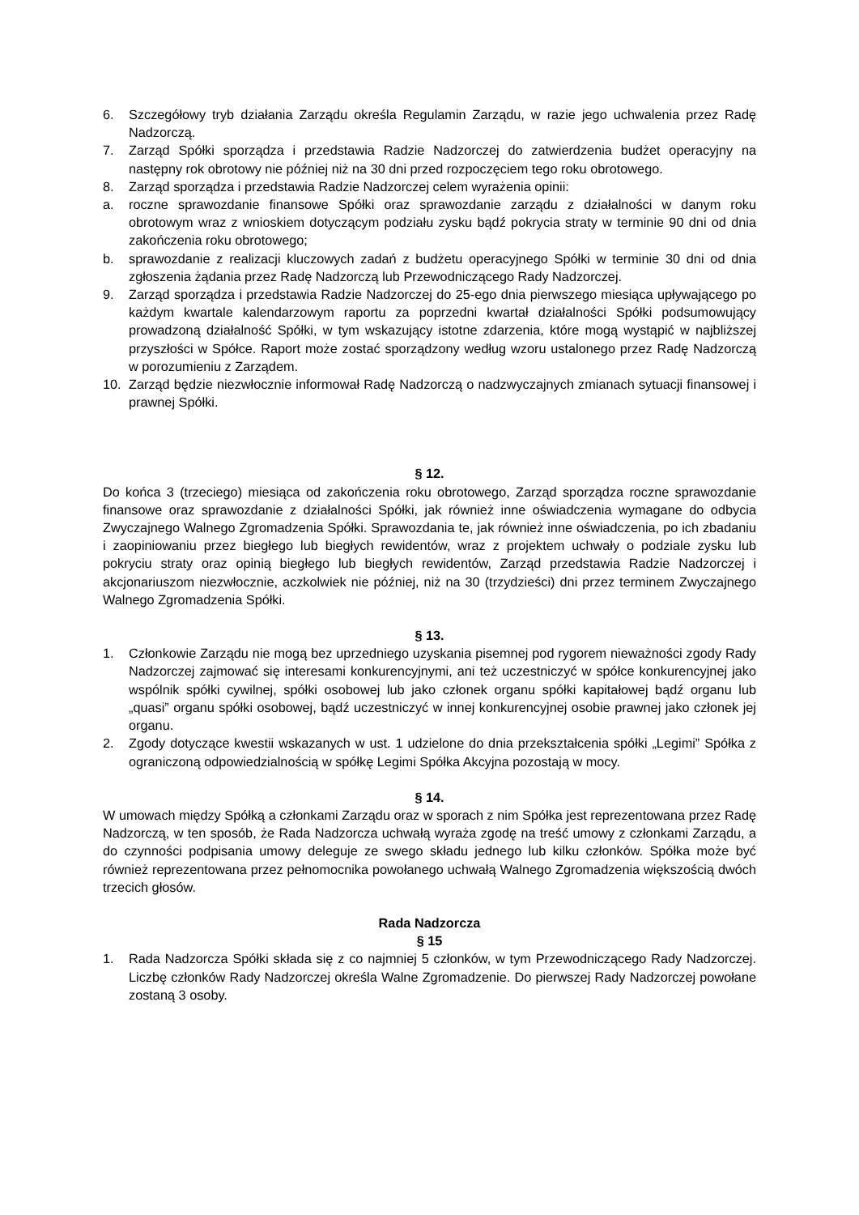6. Szczegółowy tryb działania Zarządu określa Regulamin Zarządu, w razie jego uchwalenia przez Radę Nadzorczą.
7. Zarząd Spółki sporządza i przedstawia Radzie Nadzorczej do zatwierdzenia budżet operacyjny na następny rok obrotowy nie później niż na 30 dni przed rozpoczęciem tego roku obrotowego.
8. Zarząd sporządza i przedstawia Radzie Nadzorczej celem wyrażenia opinii:
a. roczne sprawozdanie finansowe Spółki oraz sprawozdanie zarządu z działalności w danym roku obrotowym wraz z wnioskiem dotyczącym podziału zysku bądź pokrycia straty w terminie 90 dni od dnia zakończenia roku obrotowego;
b. sprawozdanie z realizacji kluczowych zadań z budżetu operacyjnego Spółki w terminie 30 dni od dnia zgłoszenia żądania przez Radę Nadzorczą lub Przewodniczącego Rady Nadzorczej.
9. Zarząd sporządza i przedstawia Radzie Nadzorczej do 25-ego dnia pierwszego miesiąca upływającego po każdym kwartale kalendarzowym raportu za poprzedni kwartał działalności Spółki podsumowujący prowadzoną działalność Spółki, w tym wskazujący istotne zdarzenia, które mogą wystąpić w najbliższej przyszłości w Spółce. Raport może zostać sporządzony według wzoru ustalonego przez Radę Nadzorczą w porozumieniu z Zarządem.
10. Zarząd będzie niezwłocznie informował Radę Nadzorczą o nadzwyczajnych zmianach sytuacji finansowej i prawnej Spółki.
§ 12.
Do końca 3 (trzeciego) miesiąca od zakończenia roku obrotowego, Zarząd sporządza roczne sprawozdanie finansowe oraz sprawozdanie z działalności Spółki, jak również inne oświadczenia wymagane do odbycia Zwyczajnego Walnego Zgromadzenia Spółki. Sprawozdania te, jak również inne oświadczenia, po ich zbadaniu i zaopiniowaniu przez biegłego lub biegłych rewidentów, wraz z projektem uchwały o podziale zysku lub pokryciu straty oraz opinią biegłego lub biegłych rewidentów, Zarząd przedstawia Radzie Nadzorczej i akcjonariuszom niezwłocznie, aczkolwiek nie później, niż na 30 (trzydzieści) dni przez terminem Zwyczajnego Walnego Zgromadzenia Spółki.
§ 13.
1. Członkowie Zarządu nie mogą bez uprzedniego uzyskania pisemnej pod rygorem nieważności zgody Rady Nadzorczej zajmować się interesami konkurencyjnymi, ani też uczestniczyć w spółce konkurencyjnej jako wspólnik spółki cywilnej, spółki osobowej lub jako członek organu spółki kapitałowej bądź organu lub „quasi” organu spółki osobowej, bądź uczestniczyć w innej konkurencyjnej osobie prawnej jako członek jej organu.
2. Zgody dotyczące kwestii wskazanych w ust. 1 udzielone do dnia przekształcenia spółki „Legimi” Spółka z ograniczoną odpowiedzialnością w spółkę Legimi Spółka Akcyjna pozostają w mocy.
§ 14.
W umowach między Spółką a członkami Zarządu oraz w sporach z nim Spółka jest reprezentowana przez Radę Nadzorczą, w ten sposób, że Rada Nadzorcza uchwałą wyraża zgodę na treść umowy z członkami Zarządu, a do czynności podpisania umowy deleguje ze swego składu jednego lub kilku członków. Spółka może być również reprezentowana przez pełnomocnika powołanego uchwałą Walnego Zgromadzenia większością dwóch trzecich głosów.
Rada Nadzorcza
§ 15
1. Rada Nadzorcza Spółki składa się z co najmniej 5 członków, w tym Przewodniczącego Rady Nadzorczej. Liczbę członków Rady Nadzorczej określa Walne Zgromadzenie. Do pierwszej Rady Nadzorczej powołane zostaną 3 osoby.